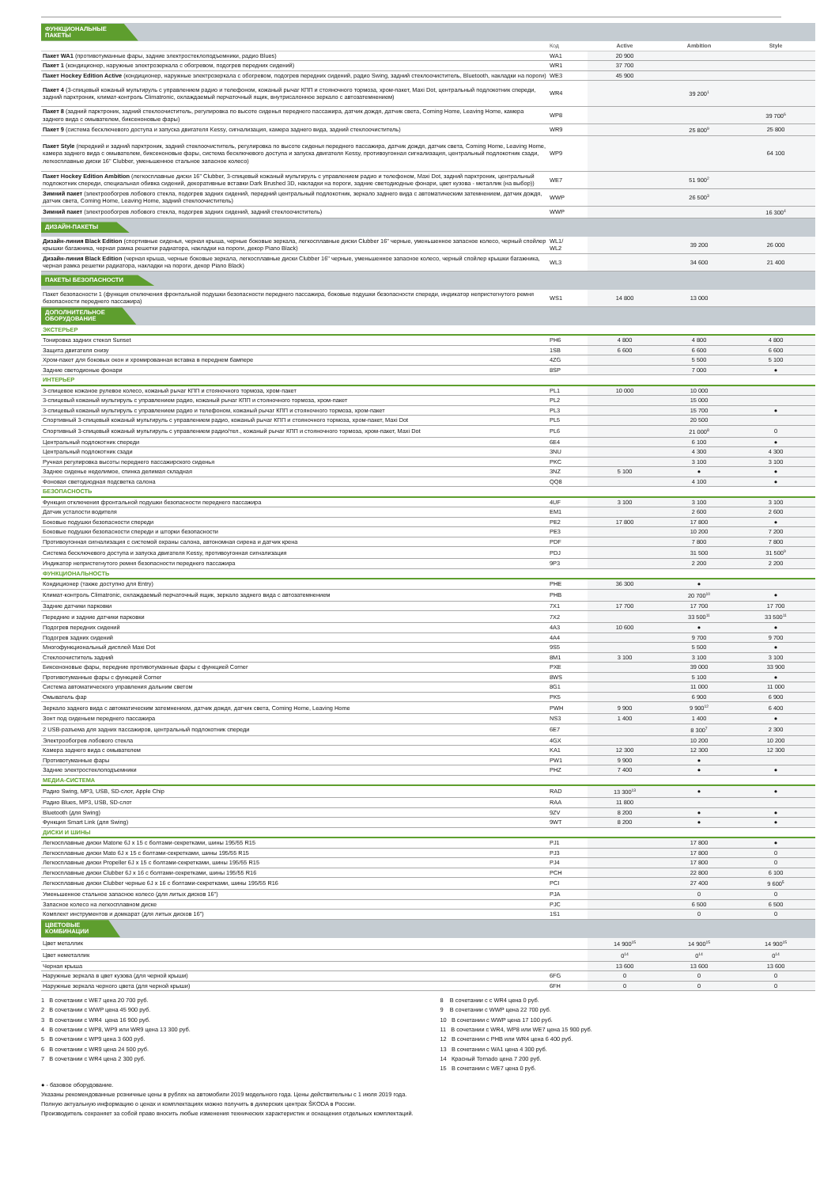| ФУНКЦИОНАЛЬНЫЕ ПАКЕТЫ | | | | |
| | Код | Active | Ambition | Style |
| Пакет WA1 (противотуманные фары, задние электростеклоподъемники, радио Blues) | WA1 | 20 900 | | |
| Пакет 1 (кондиционер, наружные электрозеркала с обогревом, подогрев передних сидений) | WR1 | 37 700 | | |
| Пакет Hockey Edition Active (кондиционер, наружные электрозеркала с обогревом, подогрев передних сидений, радио Swing, задний стеклоочиститель, Bluetooth, накладки на пороги) | WE3 | 45 900 | | |
| Пакет 4 (3-спицевый кожаный мультируль с управлением радио и телефоном, кожаный рычаг КПП и стояночного тормоза, хром-пакет, Maxi Dot, центральный подлокотник спереди, задний парктроник, климат-контроль Climatronic, охлаждаемый перчаточный ящик, внутрисалонное зеркало с автозатемнением) | WR4 | | 39 200<sup>1</sup> | |
| Пакет 8 (задний парктроник, задний стеклоочиститель, регулировка по высоте сиденья переднего пассажира, датчик дождя, датчик света, Coming Home, Leaving Home, камера заднего вида с омывателем, биксеноновые фары) | WP8 | | | 39 700<sup>6</sup> |
| Пакет 9 (система бесключевого доступа и запуска двигателя Kessy, сигнализация, камера заднего вида, задний стеклоочиститель) | WR9 | | 25 800<sup>9</sup> | 25 800 |
| Пакет Style (передний и задний парктроник, задний стеклоочиститель, регулировка по высоте сиденья переднего пассажира, датчик дождя, датчик света, Coming Home, Leaving Home, камера заднего вида с омывателем, биксеноновые фары, система бесключевого доступа и запуска двигателя Kessy, противоугонная сигнализация, центральный подлокотник сзади, легкосплавные диски 16" Clubber, уменьшенное стальное запасное колесо) | WP9 | | | 64 100 |
| Пакет Hockey Edition Ambition (легкосплавные диски 16" Clubber, 3-спицевый кожаный мультируль с управлением радио и телефоном, Maxi Dot, задний парктроник, центральный подлокотник спереди, специальная обивка сидений, декоративные вставки Dark Brushed 3D, накладки на пороги, задние светодиодные фонари, цвет кузова - металлик (на выбор)) | WE7 | | 51 900<sup>2</sup> | |
| Зимний пакет (электрообогрев лобового стекла, подогрев задних сидений, передний центральный подлокотник, зеркало заднего вида с автоматическим затемнением, датчик дождя, датчик света, Coming Home, Leaving Home, задний стеклоочиститель) | WWP | | 26 500<sup>3</sup> | |
| Зимний пакет (электрообогрев лобового стекла, подогрев задних сидений, задний стеклоочиститель) | WWP | | | 16 300<sup>4</sup> |
| ДИЗАЙН-ПАКЕТЫ | | | | |
| Дизайн-линия Black Edition (спортивные сиденья, черная крыша, черные боковые зеркала, легкосплавные диски Clubber 16" черные, уменьшенное запасное колесо, черный спойлер крышки багажника, черная рамка решетки радиатора, накладки на пороги, декор Piano Black) | WL1/ WL2 | | 39 200 | 26 000 |
| Дизайн-линия Black Edition (черная крыша, черные боковые зеркала, легкосплавные диски Clubber 16" черные, уменьшенное запасное колесо, черный спойлер крышки багажника, черная рамка решетки радиатора, накладки на пороги, декор Piano Black) | WL3 | | 34 600 | 21 400 |
| ПАКЕТЫ БЕЗОПАСНОСТИ | | | | |
| Пакет безопасности 1 (функция отключения фронтальной подушки безопасности переднего пассажира, боковые подушки безопасности спереди, индикатор непристегнутого ремня безопасности переднего пассажира) | WS1 | 14 800 | 13 000 | |
| ДОПОЛНИТЕЛЬНОЕ ОБОРУДОВАНИЕ | | | | |
| ЭКСТЕРЬЕР | | | | |
| Тонировка задних стекол Sunset | PH6 | 4 800 | 4 800 | 4 800 |
| Защита двигателя снизу | 1SB | 6 600 | 6 600 | 6 600 |
| Хром-пакет для боковых окон и хромированная вставка в переднем бампере | 4ZG | | 5 500 | 5 100 |
| Задние светодионые фонари | 8SP | | 7 000 | ● |
| ИНТЕРЬЕР | | | | |
| 3-спицевое кожаное рулевое колесо, кожаный рычаг КПП и стояночного тормоза, хром-пакет | PL1 | 10 000 | 10 000 | |
| 3-спицевый кожаный мультируль с управлением радио, кожаный рычаг КПП и стояночного тормоза, хром-пакет | PL2 | | 15 000 | |
| 3-спицевый кожаный мультируль с управлением радио и телефоном, кожаный рычаг КПП и стояночного тормоза, хром-пакет | PL3 | | 15 700 | ● |
| Спортивный 3-спицевый кожаный мультируль с управлением радио, кожаный рычаг КПП и стояночного тормоза, хром-пакет, Maxi Dot | PL5 | | 20 500 | |
| Спортивный 3-спицевый кожаный мультируль с управлением радио/тел., кожаный рычаг КПП и стояночного тормоза, хром-пакет, Maxi Dot | PL6 | | 21 000<sup>8</sup> | 0 |
| Центральный подлокотник спереди | 6E4 | | 6 100 | ● |
| Центральный подлокотник сзади | 3NU | | 4 300 | 4 300 |
| Ручная регулировка высоты переднего пассажирского сиденья | PKC | | 3 100 | 3 100 |
| Заднее сиденье неделимое, спинка делимая складная | 3NZ | 5 100 | ● | ● |
| Фоновая светодиодная подсветка салона | QQ8 | | 4 100 | ● |
| БЕЗОПАСНОСТЬ | | | | |
| Функция отключения фронтальной подушки безопасности переднего пассажира | 4UF | 3 100 | 3 100 | 3 100 |
| Датчик усталости водителя | EM1 | | 2 600 | 2 600 |
| Боковые подушки безопасности спереди | PE2 | 17 800 | 17 800 | ● |
| Боковые подушки безопасности спереди и шторки безопасности | PE3 | | 10 200 | 7 200 |
| Противоугонная сигнализация с системой охраны салона, автономная сирена и датчик крена | PDF | | 7 800 | 7 800 |
| Система бесключевого доступа и запуска двигателя Kessy, противоугонная сигнализация | PDJ | | 31 500 | 31 500<sup>9</sup> |
| Индикатор непристегнутого ремня безопасности переднего пассажира | 9P3 | | 2 200 | 2 200 |
| ФУНКЦИОНАЛЬНОСТЬ | | | | |
| Кондиционер (также доступно для Entry) | PHE | 36 300 | ● | |
| Климат-контроль Climatronic, охлаждаемый перчаточный ящик, зеркало заднего вида с автозатемнением | PHB | | 20 700<sup>10</sup> | ● |
| Задние датчики парковки | 7X1 | 17 700 | 17 700 | 17 700 |
| Передние и задние датчики парковки | 7X2 | | 33 500<sup>11</sup> | 33 500<sup>11</sup> |
| Подогрев передних сидений | 4A3 | 10 600 | ● | ● |
| Подогрев задних сидений | 4A4 | | 9 700 | 9 700 |
| Многофункциональный дисплей Maxi Dot | 9S5 | | 5 500 | ● |
| Стеклоочиститель задний | 8M1 | 3 100 | 3 100 | 3 100 |
| Биксеноновые фары, передние противотуманные фары с функцией Corner | PXE | | 39 000 | 33 900 |
| Противотуманные фары с функцией Corner | 8WS | | 5 100 | ● |
| Система автоматического управления дальним светом | 8G1 | | 11 000 | 11 000 |
| Омыватель фар | PK5 | | 6 900 | 6 900 |
| Зеркало заднего вида с автоматическим затемнением, датчик дождя, датчик света, Coming Home, Leaving Home | PWH | 9 900 | 9 900<sup>12</sup> | 6 400 |
| Зонт под сиденьем переднего пассажира | NS3 | 1 400 | 1 400 | ● |
| 2 USB-разъема для задних пассажиров, центральный подлокотник спереди | 6E7 | | 8 300<sup>7</sup> | 2 300 |
| Электрообогрев лобового стекла | 4GX | | 10 200 | 10 200 |
| Камера заднего вида с омывателем | KA1 | 12 300 | 12 300 | 12 300 |
| Противотуманные фары | PW1 | 9 900 | ● | |
| Задние электростеклоподъемники | PHZ | 7 400 | ● | ● |
| МЕДИА-СИСТЕМА | | | | |
| Радио Swing, MP3, USB, SD-слот, Apple Chip | RAD | 13 300<sup>13</sup> | ● | ● |
| Радио Blues, MP3, USB, SD-слот | RAA | 11 800 | | |
| Bluetooth (для Swing) | 9ZV | 8 200 | ● | ● |
| Функция Smart Link (для Swing) | 9WT | 8 200 | ● | ● |
| ДИСКИ И ШИНЫ | | | | |
| Легкосплавные диски Matone 6J x 15 с болтами-секретками, шины 195/55 R15 | PJ1 | | 17 800 | ● |
| Легкосплавные диски Mato 6J x 15 с болтами-секретками, шины 195/55 R15 | PJ3 | | 17 800 | 0 |
| Легкосплавные диски Propeller 6J x 15 с болтами-секретками, шины 195/55 R15 | PJ4 | | 17 800 | 0 |
| Легкосплавные диски Clubber 6J x 16 с болтами-секретками, шины 195/55 R16 | PCH | | 22 800 | 6 100 |
| Легкосплавные диски Clubber черные 6J x 16 с болтами-секретками, шины 195/55 R16 | PCI | | 27 400 | 9 600<sup>5</sup> |
| Уменьшенное стальное запасное колесо (для литых дисков 16") | PJA | | 0 | 0 |
| Запасное колесо на легкосплавном диске | PJC | | 6 500 | 6 500 |
| Комплект инструментов и домкарат (для литых дисков 16") | 1S1 | | 0 | 0 |
| ЦВЕТОВЫЕ КОМБИНАЦИИ | | | | |
| Цвет металлик | | 14 900<sup>15</sup> | 14 900<sup>15</sup> | 14 900<sup>15</sup> |
| Цвет неметаллик | | 0<sup>14</sup> | 0<sup>14</sup> | 0<sup>14</sup> |
| Черная крыша | | 13 600 | 13 600 | 13 600 |
| Наружные зеркала в цвет кузова (для черной крыши) | 6FG | 0 | 0 | 0 |
| Наружные зеркала черного цвета (для черной крыши) | 6FH | 0 | 0 | 0 |
1 В сочетании с WE7 цена 20 700 руб.
2 В сочетании с WWP цена 45 900 руб.
3 В сочетании с WR4 цена 16 900 руб.
4 В сочетании с WP8, WP9 или WR9 цена 13 300 руб.
5 В сочетании с WP9 цена 3 600 руб.
6 В сочетании с WR9 цена 24 500 руб.
7 В сочетании с WR4 цена 2 300 руб.
8 В сочетании с с WR4 цена 0 руб.
9 В сочетании с WWP цена 22 700 руб.
10 В сочетании с WWP цена 17 100 руб.
11 В сочетании с WR4, WP8 или WE7 цена 15 900 руб.
12 В сочетании с PHB или WR4 цена 6 400 руб.
13 В сочетании с WA1 цена 4 300 руб.
14 Красный Tornado цена 7 200 руб.
15 В сочетании с WE7 цена 0 руб.
● - базовое оборудование.
Указаны рекомендованные розничные цены в рублях на автомобили 2019 модельного года. Цены действительны с 1 июля 2019 года.
Полную актуальную информацию о ценах и комплектациях можно получить в дилерских центрах ŠKODA в России.
Производитель сохраняет за собой право вносить любые изменения технических характеристик и оснащения отдельных комплектаций.